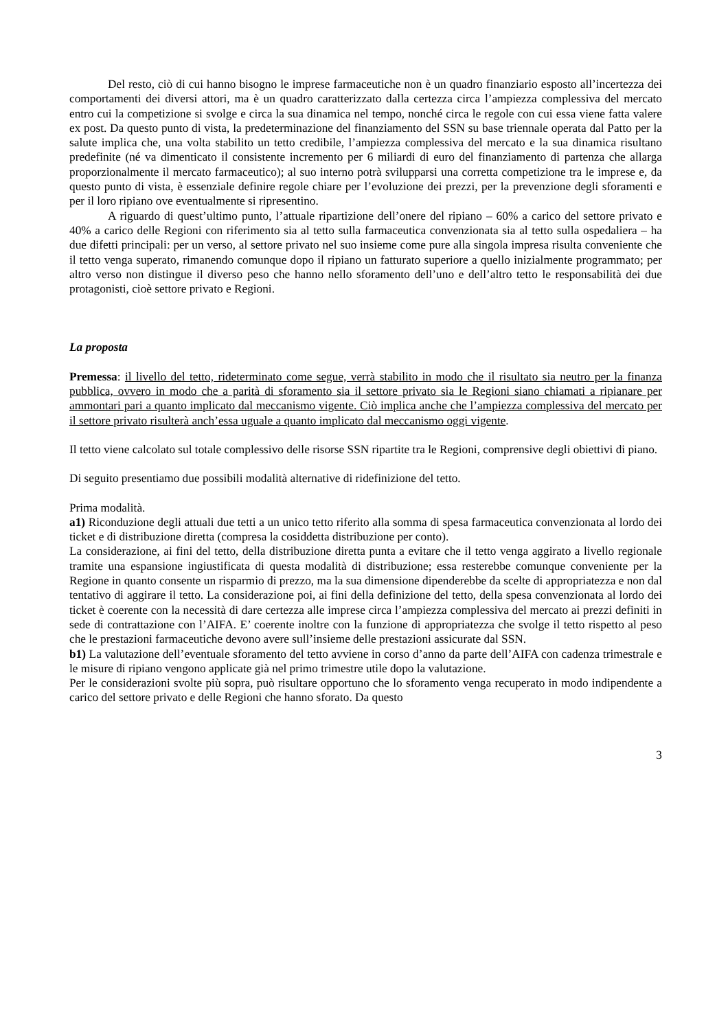Del resto, ciò di cui hanno bisogno le imprese farmaceutiche non è un quadro finanziario esposto all’incertezza dei comportamenti dei diversi attori, ma è un quadro caratterizzato dalla certezza circa l’ampiezza complessiva del mercato entro cui la competizione si svolge e circa la sua dinamica nel tempo, nonché circa le regole con cui essa viene fatta valere ex post. Da questo punto di vista, la predeterminazione del finanziamento del SSN su base triennale operata dal Patto per la salute implica che, una volta stabilito un tetto credibile, l’ampiezza complessiva del mercato e la sua dinamica risultano predefinite (né va dimenticato il consistente incremento per 6 miliardi di euro del finanziamento di partenza che allarga proporzionalmente il mercato farmaceutico); al suo interno potrà svilupparsi una corretta competizione tra le imprese e, da questo punto di vista, è essenziale definire regole chiare per l’evoluzione dei prezzi, per la prevenzione degli sforamenti e per il loro ripiano ove eventualmente si ripresentino.
A riguardo di quest’ultimo punto, l’attuale ripartizione dell’onere del ripiano – 60% a carico del settore privato e 40% a carico delle Regioni con riferimento sia al tetto sulla farmaceutica convenzionata sia al tetto sulla ospedaliera – ha due difetti principali: per un verso, al settore privato nel suo insieme come pure alla singola impresa risulta conveniente che il tetto venga superato, rimanendo comunque dopo il ripiano un fatturato superiore a quello inizialmente programmato; per altro verso non distingue il diverso peso che hanno nello sforamento dell’uno e dell’altro tetto le responsabilità dei due protagonisti, cioè settore privato e Regioni.
La proposta
Premessa: il livello del tetto, rideterminato come segue, verrà stabilito in modo che il risultato sia neutro per la finanza pubblica, ovvero in modo che a parità di sforamento sia il settore privato sia le Regioni siano chiamati a ripianare per ammontari pari a quanto implicato dal meccanismo vigente. Ciò implica anche che l’ampiezza complessiva del mercato per il settore privato risulterà anch’essa uguale a quanto implicato dal meccanismo oggi vigente.
Il tetto viene calcolato sul totale complessivo delle risorse SSN ripartite tra le Regioni, comprensive degli obiettivi di piano.
Di seguito presentiamo due possibili modalità alternative di ridefinizione del tetto.
Prima modalità.
a1) Riconduzione degli attuali due tetti a un unico tetto riferito alla somma di spesa farmaceutica convenzionata al lordo dei ticket e di distribuzione diretta (compresa la cosiddetta distribuzione per conto).
La considerazione, ai fini del tetto, della distribuzione diretta punta a evitare che il tetto venga aggirato a livello regionale tramite una espansione ingiustificata di questa modalità di distribuzione; essa resterebbe comunque conveniente per la Regione in quanto consente un risparmio di prezzo, ma la sua dimensione dipenderebbe da scelte di appropriatezza e non dal tentativo di aggirare il tetto. La considerazione poi, ai fini della definizione del tetto, della spesa convenzionata al lordo dei ticket è coerente con la necessità di dare certezza alle imprese circa l’ampiezza complessiva del mercato ai prezzi definiti in sede di contrattazione con l’AIFA. E’ coerente inoltre con la funzione di appropriatezza che svolge il tetto rispetto al peso che le prestazioni farmaceutiche devono avere sull’insieme delle prestazioni assicurate dal SSN.
b1) La valutazione dell’eventuale sforamento del tetto avviene in corso d’anno da parte dell’AIFA con cadenza trimestrale e le misure di ripiano vengono applicate già nel primo trimestre utile dopo la valutazione.
Per le considerazioni svolte più sopra, può risultare opportuno che lo sforamento venga recuperato in modo indipendente a carico del settore privato e delle Regioni che hanno sforato. Da questo
3